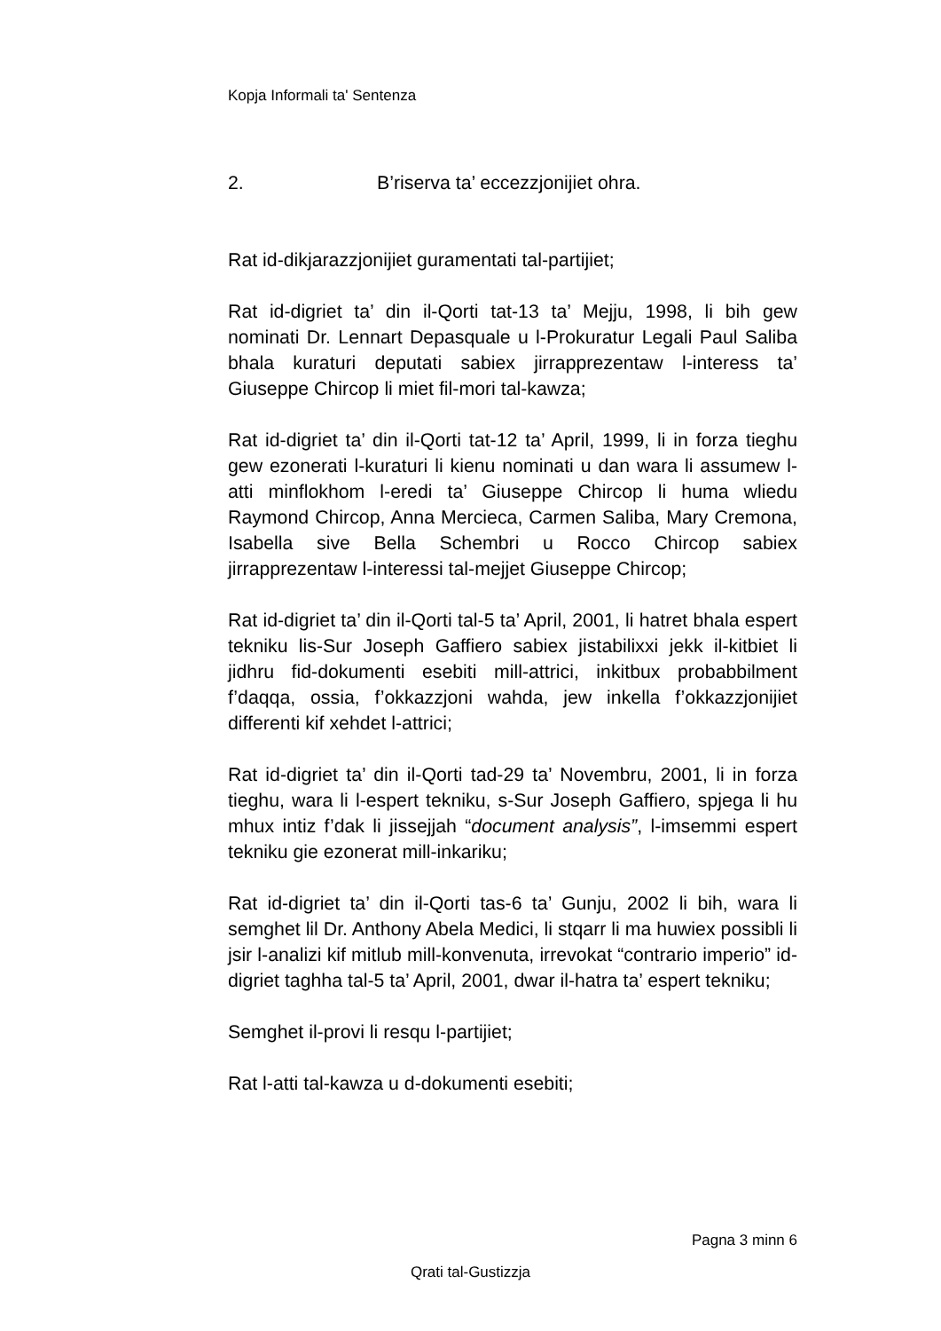Kopja Informali ta' Sentenza
2. B’riserva ta’ eccezzjonijiet ohra.
Rat id-dikjarazzjonijiet guramentati tal-partijiet;
Rat id-digriet ta’ din il-Qorti tat-13 ta’ Mejju, 1998, li bih gew nominati Dr. Lennart Depasquale u l-Prokuratur Legali Paul Saliba bhala kuraturi deputati sabiex jirrapprezentaw l-interess ta’ Giuseppe Chircop li miet fil-mori tal-kawza;
Rat id-digriet ta’ din il-Qorti tat-12 ta’ April, 1999, li in forza tieghu gew ezonerati l-kuraturi li kienu nominati u dan wara li assumew l-atti minflokhom l-eredi ta’ Giuseppe Chircop li huma wliedu Raymond Chircop, Anna Mercieca, Carmen Saliba, Mary Cremona, Isabella sive Bella Schembri u Rocco Chircop sabiex jirrapprezentaw l-interessi tal-mejjet Giuseppe Chircop;
Rat id-digriet ta’ din il-Qorti tal-5 ta’ April, 2001, li hatret bhala espert tekniku lis-Sur Joseph Gaffiero sabiex jistabilixxi jekk il-kitbiet li jidhru fid-dokumenti esebiti mill-attrici, inkitbux probabbilment f’daqqa, ossia, f’okkazzjoni wahda, jew inkella f’okkazzjonijiet differenti kif xehdet l-attrici;
Rat id-digriet ta’ din il-Qorti tad-29 ta’ Novembru, 2001, li in forza tieghu, wara li l-espert tekniku, s-Sur Joseph Gaffiero, spjega li hu mhux intiz f’dak li jissejjah “document analysis”, l-imsemmi espert tekniku gie ezonerat mill-inkariku;
Rat id-digriet ta’ din il-Qorti tas-6 ta’ Gunju, 2002 li bih, wara li semghet lil Dr. Anthony Abela Medici, li stqarr li ma huwiex possibli li jsir l-analizi kif mitlub mill-konvenuta, irrevokat “contrario imperio” id-digriet taghha tal-5 ta’ April, 2001, dwar il-hatra ta’ espert tekniku;
Semghet il-provi li resqu l-partijiet;
Rat l-atti tal-kawza u d-dokumenti esebiti;
Pagna 3 minn 6
Qrati tal-Gustizzja